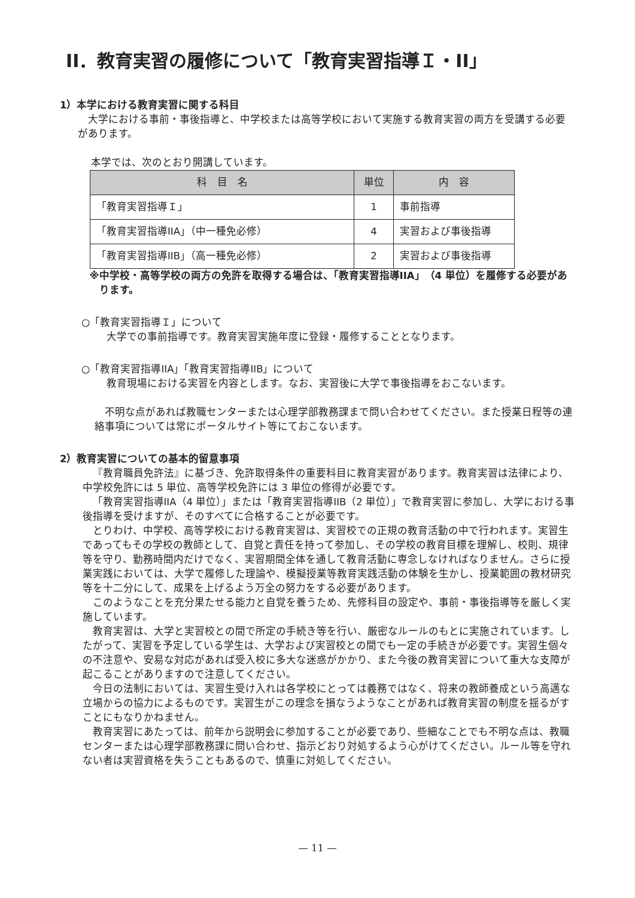II．教育実習の履修について「教育実習指導Ｉ・II」
1）本学における教育実習に関する科目
大学における事前・事後指導と、中学校または高等学校において実施する教育実習の両方を受講する必要があります。
本学では、次のとおり開講しています。
| 科 目 名 | 単位 | 内 容 |
| --- | --- | --- |
| 「教育実習指導Ｉ」 | 1 | 事前指導 |
| 「教育実習指導IIA」（中一種免必修） | 4 | 実習および事後指導 |
| 「教育実習指導IIB」（高一種免必修） | 2 | 実習および事後指導 |
※中学校・高等学校の両方の免許を取得する場合は、「教育実習指導IIA」（4 単位）を履修する必要があります。
○「教育実習指導Ｉ」について
大学での事前指導です。教育実習実施年度に登録・履修することとなります。
○「教育実習指導IIA」「教育実習指導IIB」について
教育現場における実習を内容とします。なお、実習後に大学で事後指導をおこないます。
不明な点があれば教職センターまたは心理学部教務課まで問い合わせてください。また授業日程等の連絡事項については常にポータルサイト等にておこないます。
2）教育実習についての基本的留意事項
『教育職員免許法』に基づき、免許取得条件の重要科目に教育実習があります。教育実習は法律により、中学校免許には 5 単位、高等学校免許には 3 単位の修得が必要です。
「教育実習指導IIA（4 単位）」または「教育実習指導IIB（2 単位）」で教育実習に参加し、大学における事後指導を受けますが、そのすべてに合格することが必要です。
とりわけ、中学校、高等学校における教育実習は、実習校での正規の教育活動の中で行われます。実習生であってもその学校の教師として、自覚と責任を持って参加し、その学校の教育目標を理解し、校則、規律等を守り、勤務時間内だけでなく、実習期間全体を通して教育活動に専念しなければなりません。さらに授業実践においては、大学で履修した理論や、模擬授業等教育実践活動の体験を生かし、授業範囲の教材研究等を十二分にして、成果を上げるよう万全の努力をする必要があります。
このようなことを充分果たせる能力と自覚を養うため、先修科目の設定や、事前・事後指導等を厳しく実施しています。
教育実習は、大学と実習校との間で所定の手続き等を行い、厳密なルールのもとに実施されています。したがって、実習を予定している学生は、大学および実習校との間でも一定の手続きが必要です。実習生個々の不注意や、安易な対応があれば受入校に多大な迷惑がかかり、また今後の教育実習について重大な支障が起こることがありますので注意してください。
今日の法制においては、実習生受け入れは各学校にとっては義務ではなく、将来の教師養成という高邁な立場からの協力によるものです。実習生がこの理念を損なうようなことがあれば教育実習の制度を揺るがすことにもなりかねません。
教育実習にあたっては、前年から説明会に参加することが必要であり、些細なことでも不明な点は、教職センターまたは心理学部教務課に問い合わせ、指示どおり対処するよう心がけてください。ルール等を守れない者は実習資格を失うこともあるので、慎重に対処してください。
— 11 —